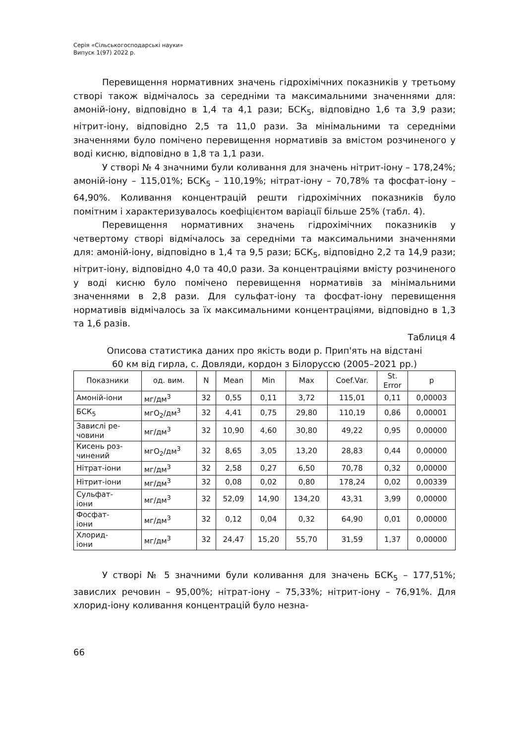Серія «Сільськогосподарські науки»
Випуск 1(97) 2022 р.
Перевищення нормативних значень гідрохімічних показників у третьому створі також відмічалось за середніми та максимальними значеннями для: амоній-іону, відповідно в 1,4 та 4,1 рази; БСК<sub>5</sub>, відповідно 1,6 та 3,9 рази; нітрит-іону, відповідно 2,5 та 11,0 рази. За мінімальними та середніми значеннями було помічено перевищення нормативів за вмістом розчиненого у воді кисню, відповідно в 1,8 та 1,1 рази.
У створі № 4 значними були коливання для значень нітрит-іону – 178,24%; амоній-іону – 115,01%; БСК<sub>5</sub> – 110,19%; нітрат-іону – 70,78% та фосфат-іону – 64,90%. Коливання концентрацій решти гідрохімічних показників було помітним і характеризувалось коефіцієнтом варіації більше 25% (табл. 4).
Перевищення нормативних значень гідрохімічних показників у четвертому створі відмічалось за середніми та максимальними значеннями для: амоній-іону, відповідно в 1,4 та 9,5 рази; БСК<sub>5</sub>, відповідно 2,2 та 14,9 рази; нітрит-іону, відповідно 4,0 та 40,0 рази. За концентраціями вмісту розчиненого у воді кисню було помічено перевищення нормативів за мінімальними значеннями в 2,8 рази. Для сульфат-іону та фосфат-іону перевищення нормативів відмічалось за їх максимальними концентраціями, відповідно в 1,3 та 1,6 разів.
Таблиця 4
Описова статистика даних про якість води р. Прип'ять на відстані
60 км від гирла, с. Довляди, кордон з Білоруссю (2005–2021 рр.)
| Показники | од. вим. | N | Mean | Min | Max | Coef.Var. | St. Error | p |
| --- | --- | --- | --- | --- | --- | --- | --- | --- |
| Амоній-іони | мг/дм<sup>3</sup> | 32 | 0,55 | 0,11 | 3,72 | 115,01 | 0,11 | 0,00003 |
| БСК<sub>5</sub> | мгO<sub>2</sub>/дм<sup>3</sup> | 32 | 4,41 | 0,75 | 29,80 | 110,19 | 0,86 | 0,00001 |
| Завислі ре- човини | мг/дм<sup>3</sup> | 32 | 10,90 | 4,60 | 30,80 | 49,22 | 0,95 | 0,00000 |
| Кисень роз- чинений | мгO<sub>2</sub>/дм<sup>3</sup> | 32 | 8,65 | 3,05 | 13,20 | 28,83 | 0,44 | 0,00000 |
| Нітрат-іони | мг/дм<sup>3</sup> | 32 | 2,58 | 0,27 | 6,50 | 70,78 | 0,32 | 0,00000 |
| Нітрит-іони | мг/дм<sup>3</sup> | 32 | 0,08 | 0,02 | 0,80 | 178,24 | 0,02 | 0,00339 |
| Сульфат- іони | мг/дм<sup>3</sup> | 32 | 52,09 | 14,90 | 134,20 | 43,31 | 3,99 | 0,00000 |
| Фосфат- іони | мг/дм<sup>3</sup> | 32 | 0,12 | 0,04 | 0,32 | 64,90 | 0,01 | 0,00000 |
| Хлорид- іони | мг/дм<sup>3</sup> | 32 | 24,47 | 15,20 | 55,70 | 31,59 | 1,37 | 0,00000 |
У створі № 5 значними були коливання для значень БСК<sub>5</sub> – 177,51%; завислих речовин – 95,00%; нітрат-іону – 75,33%; нітрит-іону – 76,91%. Для хлорид-іону коливання концентрацій було незна-
66